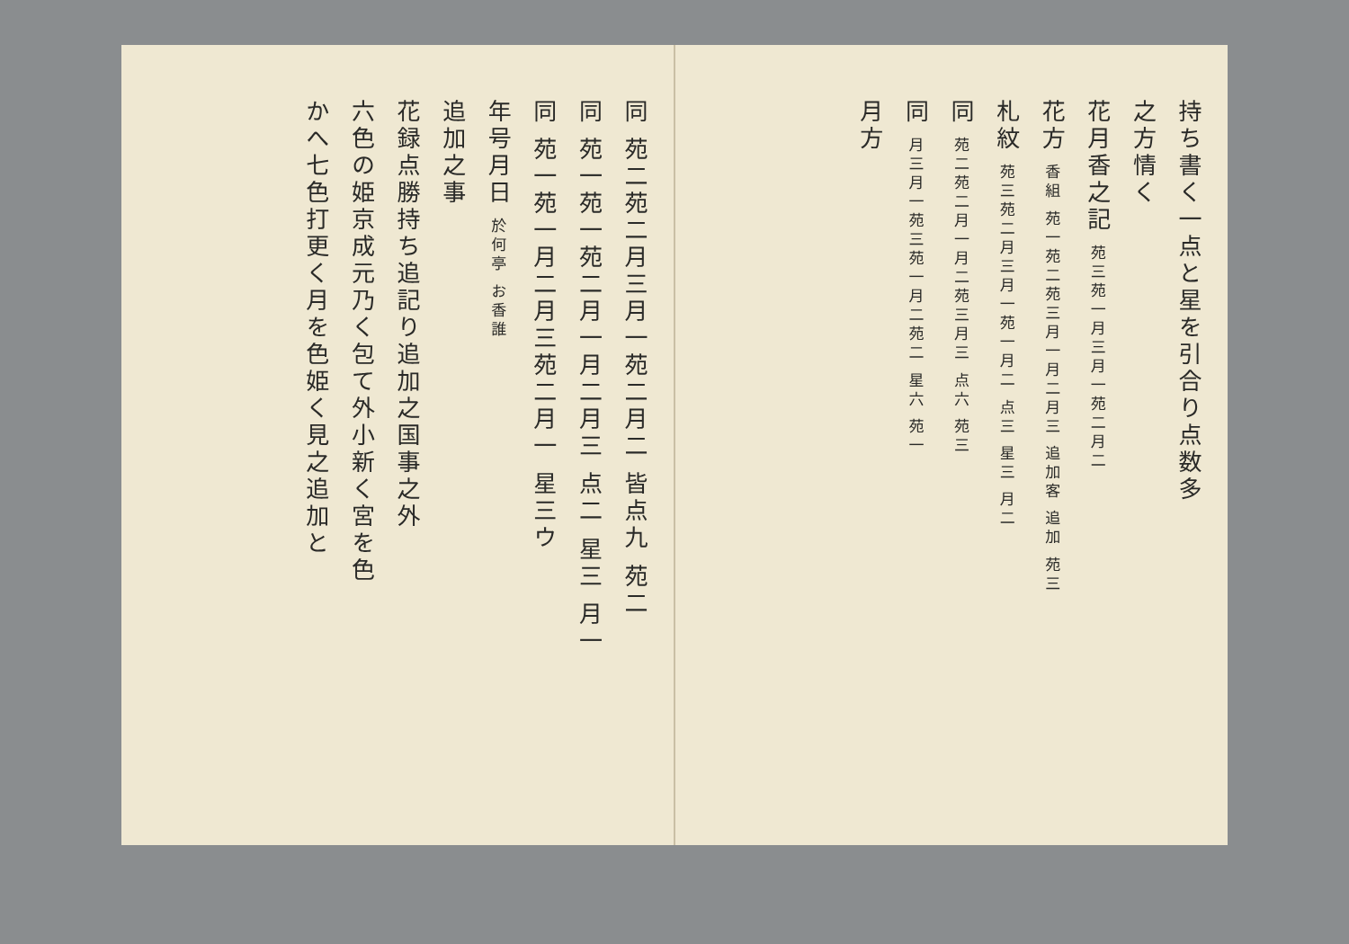同 苑二苑二月三月一苑二月二 皆点九 苑二
同 苑一苑一苑二月一月二月三 点二 星三 月一
同 苑一苑一月二月三苑二月一 星三ウ
年号月日 於何亭 お香誰
追加之事
花録点勝持ち追記り追加之国事之外
六色の姫京成元乃く包て外小新く宮を色
かへ七色打更く月を色姫く見之追加と
持ち書く一点と星を引合り点数多
之方情く
花月香之記 苑三苑一月三月一苑二月二
花方 香組 苑一苑二苑三月一月二月三 追加客 追加 苑三
札紋 苑三苑二月三月一苑一月二 点三 星三 月二
同 苑二苑二月一月二苑三月三 点六 苑三
同 月三月一苑三苑一月二苑二 星六 苑一
月方